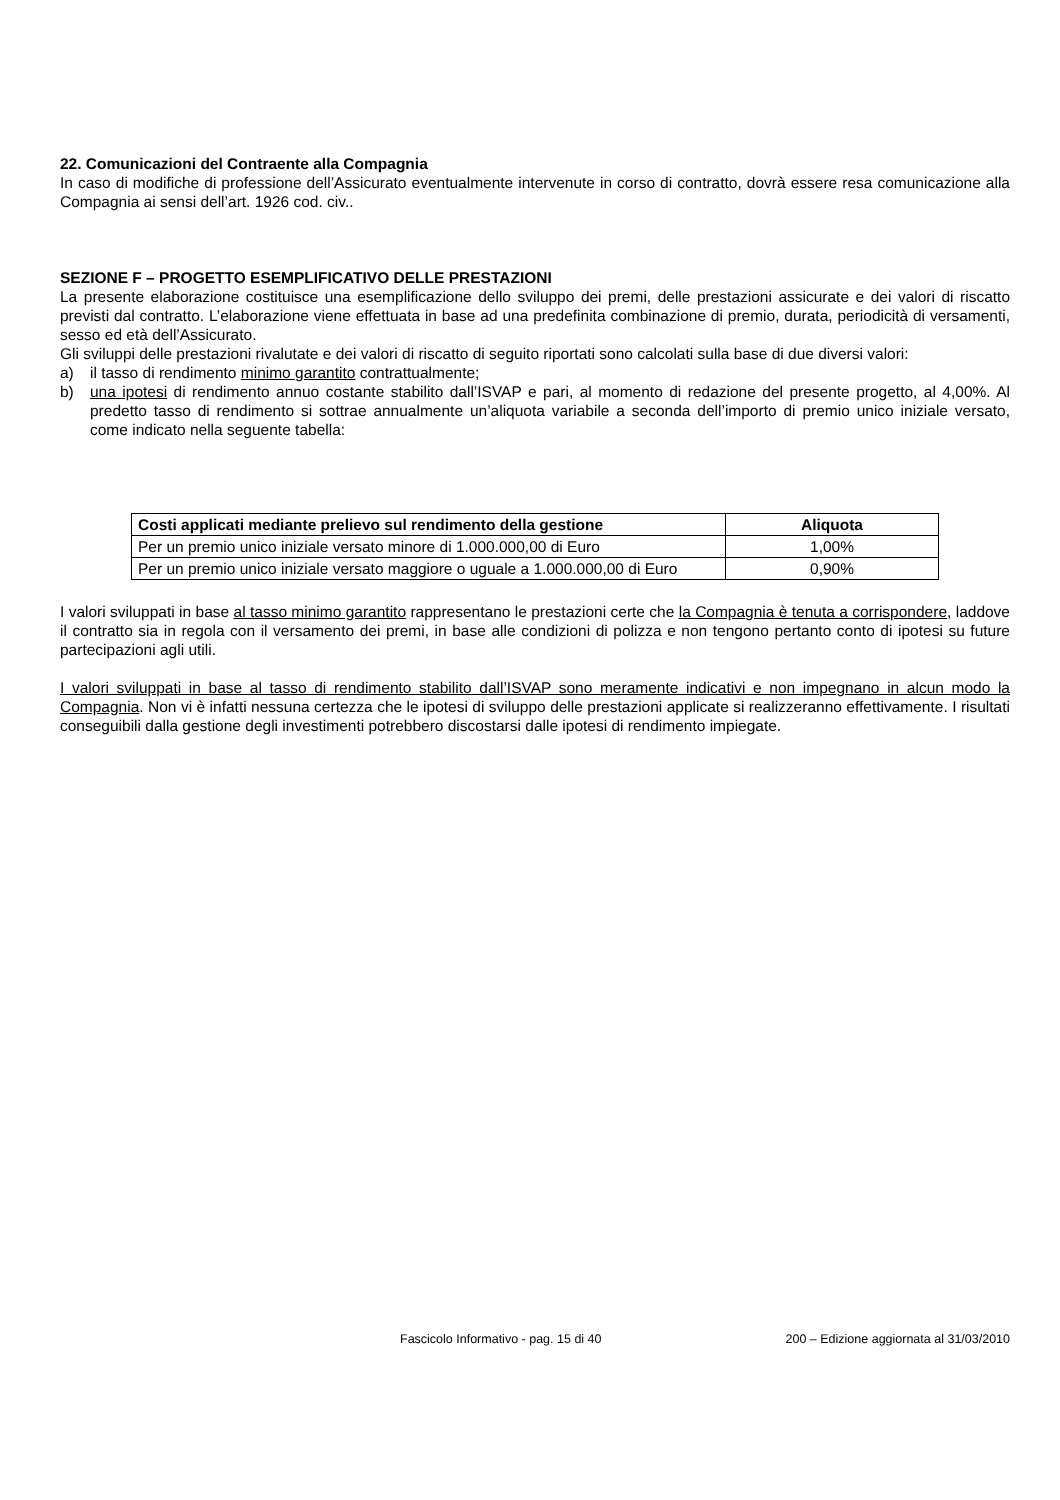22. Comunicazioni del Contraente alla Compagnia
In caso di modifiche di professione dell’Assicurato eventualmente intervenute in corso di contratto, dovrà essere resa comunicazione alla Compagnia ai sensi dell’art. 1926 cod. civ..
SEZIONE F – PROGETTO ESEMPLIFICATIVO DELLE PRESTAZIONI
La presente elaborazione costituisce una esemplificazione dello sviluppo dei premi, delle prestazioni assicurate e dei valori di riscatto previsti dal contratto. L’elaborazione viene effettuata in base ad una predefinita combinazione di premio, durata, periodicità di versamenti, sesso ed età dell’Assicurato.
Gli sviluppi delle prestazioni rivalutate e dei valori di riscatto di seguito riportati sono calcolati sulla base di due diversi valori:
a) il tasso di rendimento minimo garantito contrattualmente;
b) una ipotesi di rendimento annuo costante stabilito dall’ISVAP e pari, al momento di redazione del presente progetto, al 4,00%. Al predetto tasso di rendimento si sottrae annualmente un’aliquota variabile a seconda dell’importo di premio unico iniziale versato, come indicato nella seguente tabella:
| Costi applicati mediante prelievo sul rendimento della gestione | Aliquota |
| --- | --- |
| Per un premio unico iniziale versato minore di 1.000.000,00 di Euro | 1,00% |
| Per un premio unico iniziale versato maggiore o uguale a 1.000.000,00 di Euro | 0,90% |
I valori sviluppati in base al tasso minimo garantito rappresentano le prestazioni certe che la Compagnia è tenuta a corrispondere, laddove il contratto sia in regola con il versamento dei premi, in base alle condizioni di polizza e non tengono pertanto conto di ipotesi su future partecipazioni agli utili.
I valori sviluppati in base al tasso di rendimento stabilito dall’ISVAP sono meramente indicativi e non impegnano in alcun modo la Compagnia. Non vi è infatti nessuna certezza che le ipotesi di sviluppo delle prestazioni applicate si realizzeranno effettivamente. I risultati conseguibili dalla gestione degli investimenti potrebbero discostarsi dalle ipotesi di rendimento impiegate.
Fascicolo Informativo - pag. 15 di 40 200 – Edizione aggiornata al 31/03/2010